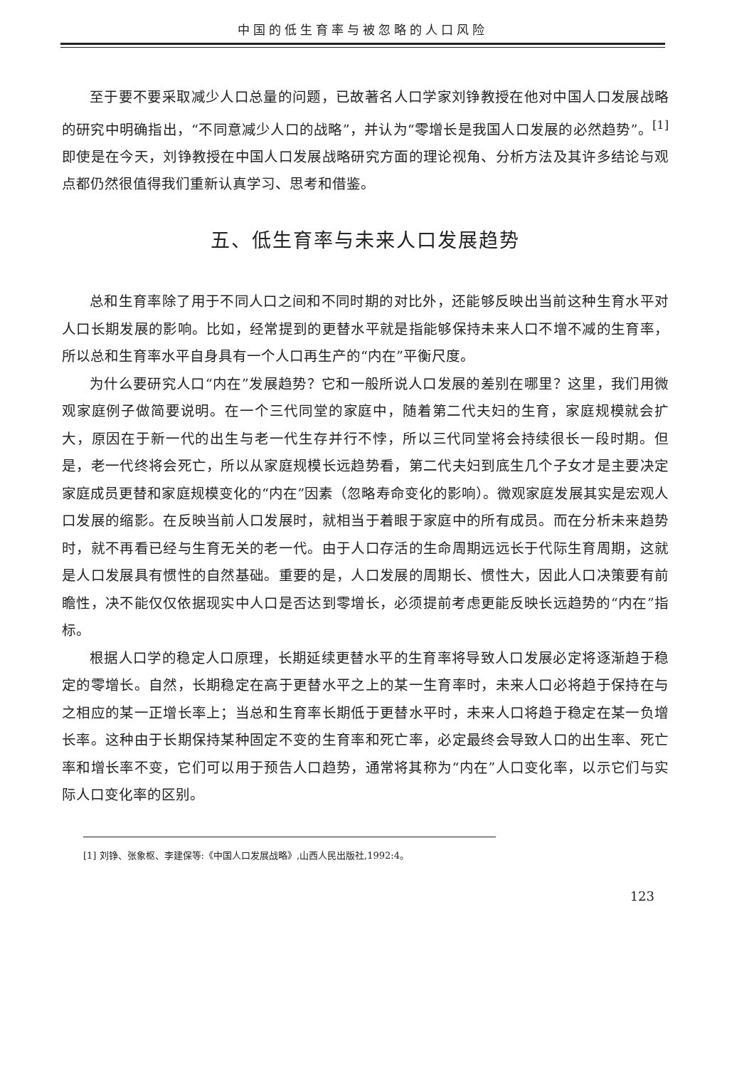中国的低生育率与被忽略的人口风险
至于要不要采取减少人口总量的问题，已故著名人口学家刘铮教授在他对中国人口发展战略的研究中明确指出，“不同意减少人口的战略”，并认为“零增长是我国人口发展的必然趋势”。<sup>[1]</sup>即使是在今天，刘铮教授在中国人口发展战略研究方面的理论视角、分析方法及其许多结论与观点都仍然很值得我们重新认真学习、思考和借鉴。
五、低生育率与未来人口发展趋势
总和生育率除了用于不同人口之间和不同时期的对比外，还能够反映出当前这种生育水平对人口长期发展的影响。比如，经常提到的更替水平就是指能够保持未来人口不增不减的生育率，所以总和生育率水平自身具有一个人口再生产的“内在”平衡尺度。
为什么要研究人口“内在”发展趋势？它和一般所说人口发展的差别在哪里？这里，我们用微观家庭例子做简要说明。在一个三代同堂的家庭中，随着第二代夫妇的生育，家庭规模就会扩大，原因在于新一代的出生与老一代生存并行不悖，所以三代同堂将会持续很长一段时期。但是，老一代终将会死亡，所以从家庭规模长远趋势看，第二代夫妇到底生几个子女才是主要决定家庭成员更替和家庭规模变化的“内在”因素（忽略寿命变化的影响）。微观家庭发展其实是宏观人口发展的缩影。在反映当前人口发展时，就相当于着眼于家庭中的所有成员。而在分析未来趋势时，就不再看已经与生育无关的老一代。由于人口存活的生命周期远远长于代际生育周期，这就是人口发展具有惯性的自然基础。重要的是，人口发展的周期长、惯性大，因此人口决策要有前瞻性，决不能仅仅依据现实中人口是否达到零增长，必须提前考虑更能反映长远趋势的“内在”指标。
根据人口学的稳定人口原理，长期延续更替水平的生育率将导致人口发展必定将逐渐趋于稳定的零增长。自然，长期稳定在高于更替水平之上的某一生育率时，未来人口必将趋于保持在与之相应的某一正增长率上；当总和生育率长期低于更替水平时，未来人口将趋于稳定在某一负增长率。这种由于长期保持某种固定不变的生育率和死亡率，必定最终会导致人口的出生率、死亡率和增长率不变，它们可以用于预告人口趋势，通常将其称为“内在”人口变化率，以示它们与实际人口变化率的区别。
[1] 刘铮、张象枢、李建保等:《中国人口发展战略》,山西人民出版社,1992:4。
123